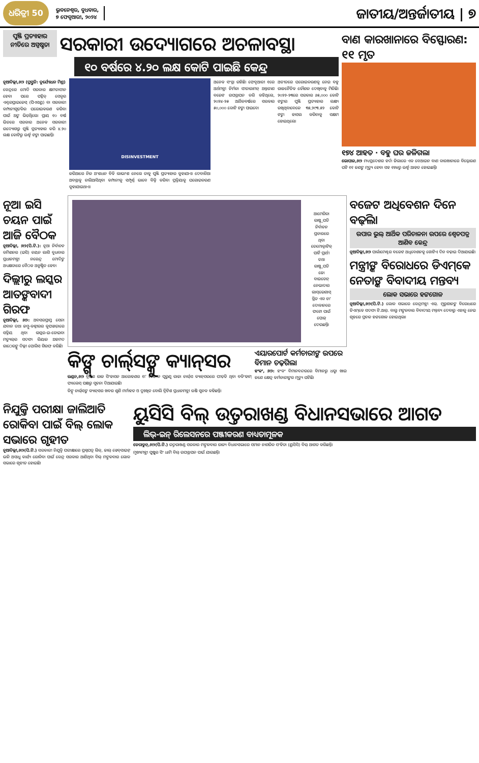ଧରିତ୍ରୀ 50
ଭୁବନେଶ୍ୱର, ବୁଧବାର,
୭ ଫେବୃଆରୀ, ୨୦୨୪
ଜାତୀୟ/ଅନ୍ତର୍ଜାତୀୟ | ୭
ପୁଞ୍ଜି ପ୍ରତ୍ୟାହାର ନୀତିରେ ଅସ୍ପଷ୍ଟତା
ସରକାରୀ ଉଦ୍ୟୋଗରେ ଅଚଳାବସ୍ଥା
୧୦ ବର୍ଷରେ ୪.୨୦ ଲକ୍ଷ କୋଟି ପାଇଛି କେନ୍ଦ୍ର
ନୂଆଦିଲ୍ଲୀ,୬।୨ (ପ୍ରସ୍ତୁତି: ଦୁର୍ଯ୍ୟୋଧନ ମିଶ୍ର)
କେନ୍ଦ୍ରରେ ମୋଦି ସରକାର କ୍ଷମତାସୀନ ହେବା ପରେ ପବ୍ଲିକ୍ ସେକ୍ଟର ଏଣ୍ଟରପ୍ରାଇଜେସ୍ (ପିଏସୟୁ) ବା ସରକାରୀ କମ୍ପାନୀଗୁଡ଼ିକର ଘରୋଇକରଣ କରିବା ପାଇଁ ଅଙ୍କ ଭିଡ଼ିଥିଲେ। ପ୍ରାୟ ୧୦ ବର୍ଷ ଭିତରେ ସରକାର ଅନେକ ସରକାରୀ ଉଦ୍ୟୋଗରୁ ପୁଞ୍ଜି ପ୍ରତ୍ୟାହାର କରି ୪.୨୦ ଲକ୍ଷ କୋଟିରୁ ଊର୍ଦ୍ଧ୍ୱ ଟଙ୍କା ପାଇଛନ୍ତି।
DISINVESTMENT
ଜରିଆରେ ନିଜ ଅଂଶଧନ ବିକି ଲାଭାଂଶ ନେଲେ ତାକୁ ପୁଞ୍ଜି ପ୍ରତ୍ୟାହାର କୁହାଯାଏ। ଦେବାଳିଆ ଅବସ୍ଥାକୁ ଚାଲିଆସିଥିବା କମ୍ପାନୀକୁ ସମ୍ପୂର୍ଣ୍ଣ ଭାବେ ବିକ୍ରି କରିବା ପ୍ରକ୍ରିୟାକୁ ଘରୋଇକରଣ କୁହାଯାଇଥାଏ।
ଅନେକ ସଂସ୍ଥା ରହିଛି। ଫେବୃଆରୀ ୧ରେ ଅର୍ଥମନ୍ତ୍ରୀ ନିର୍ମଳା ସୀତାରାମନ୍ ଅନ୍ତରୀଣ ବଜେଟ ଉପସ୍ଥାପନ କରି କହିଥିଲେ, ୨୦୨୪-୨୫ ଆର୍ଥିକବର୍ଷରେ ସରକାର ୫୦,୦୦୦ କୋଟି ଟଙ୍କା ପାଇବେ।
ଅତୀତରେ ଘରୋଇକରଣକୁ ନେଇ ବହୁ ରାଜନୈତିକ କୌଶଳ ଦେଖିବାକୁ ମିଳିଛି। ୨୦୨୨-୨୩ରେ ସରକାର ୬୫,୦୦୦ କୋଟି ଟଙ୍କାର ପୁଞ୍ଜି ପ୍ରତ୍ୟାହାର ଲକ୍ଷ୍ୟ ରଖିଥିବାବେଳେ ୩୫,୨୯୩.୫୨ କୋଟି ଟଙ୍କା ହାସଲ କରିବାକୁ ସକ୍ଷମ ହୋଇଥିଲେ।
ବାଣ କାରଖାନାରେ ବିସ୍ଫୋରଣ: ୧୧ ମୃତ
୧୭୪ ଆହତ · ବହୁ ଘର ଜଳିଗଲା
ଭୋପାଳ,୬।୨ ମଧ୍ୟପ୍ରଦେଶର ହର୍ଦା ଜିଲାରେ ଏକ ବେଆଇନ ବାଣ କାରଖାନାରେ ବିସ୍ଫୋରଣ ଘଟି ୧୧ ଜଣଙ୍କ ମୃତ୍ୟୁ ହେବା ସହ ୧୭୪ରୁ ଊର୍ଦ୍ଧ୍ୱ ଆହତ ହୋଇଛନ୍ତି।
ନୂଆ ଇସି ଚୟନ ପାଇଁ ଆଜି ବୈଠକ
ନୂଆଦିଲ୍ଲୀ, ୬।୨(ପି.ଟି.): ନୂଆ ନିର୍ବାଚନ କମିଶନର (ଇସି) ଚୟନ ଲାଗି ବୁଧବାର ପ୍ରଧାନମନ୍ତ୍ରୀ ନରେନ୍ଦ୍ର ମୋଦିଙ୍କ ଅଧ୍ୟକ୍ଷତାରେ ବୈଠକ ଅନୁଷ୍ଠିତ ହେବ।
ଦିଲ୍ଲୀରୁ ଲସ୍କର ଆତଙ୍କବାଦୀ ଗିରଫ
ନୂଆଦିଲ୍ଲୀ, ୬।୨: ଅବସରପ୍ରାପ୍ତ ସେନା ଯବାନ ତଥା ଜମ୍ମୁ-କଶ୍ମୀରର କୁପୱାଡ଼ାରେ ସକ୍ରିୟ ଥିବା ଲସ୍କର-ଇ-ତୋଇବା ମଡ୍ୟୁଲ୍‌ର ସଦସ୍ୟ ରିୟାଜ ଅହମଦ ରାଠେରଙ୍କୁ ଦିଲ୍ଲୀ ପୋଲିସ ଗିରଫ କରିଛି।
ଆମେରିକା ରାଷ୍ଟ୍ରପତି ନିର୍ବାଚନ ପ୍ରଚାରରେ ଥିବା ଡେମୋକ୍ରାଟିକ୍ ପାର୍ଟି ପ୍ରାର୍ଥୀ ତଥା ରାଷ୍ଟ୍ରପତି ଜୋ ବାଇଡେନ୍ ନେଭାଦାର ଲାସ୍‌ଭେଗାସ୍ ସ୍ଥିତ ଏକ ଚା' ଦୋକାନରେ ଫଟୋ ପାଇଁ ପୋଜ୍ ଦେଉଛନ୍ତି।
କିଙ୍ଗ୍ ଚାର୍ଲ୍‌ସଙ୍କୁ କ୍ୟାନ୍‌ସର
ଲଣ୍ଡନ,୬।୨ ବ୍ରିଟିଶ ରାଜ ସିଂହାସନ ଆରୋହଣର ୧୮ ମାସ ନ ପୂରୁଣୁ ରାଜା ଚାର୍ଲ୍‌ସ କ୍ୟାନ୍‌ସରରେ ପୀଡ଼ିତ ଥିବା ବକିଂହାମ୍ ପ୍ୟାଲେସ୍ ପକ୍ଷରୁ ସୂଚନା ଦିଆଯାଇଛି।
କିଙ୍ଗ୍ ଚାର୍ଲ୍‌ସଙ୍କ କ୍ୟାନ୍‌ସର ଖବର ଶୁଣି ମର୍ମାହତ ଓ ଦୁଃଖିତ ବୋଲି ବ୍ରିଟିଶ ପ୍ରଧାନମନ୍ତ୍ରୀ ଋଷି ସୁନକ କହିଛନ୍ତି।
ଏୟାରପୋର୍ଟ କର୍ମଚାରୀଙ୍କ ଉପରେ ବିମାନ ଚଢ଼ିଗଲା
ହଂକଂ, ୬।୨: ହଂକଂ ବିମାନବନ୍ଦରରେ ବିମାନରୁ ଧକ୍କା ଖାଇ ଜଣେ କ୍ଷେତ୍ର କର୍ମଚାରୀଙ୍କର ମୃତ୍ୟୁ ଘଟିଛି।
ବଜେଟ ଅଧିବେଶନ ଦିନେ ବଢ଼ିଲା
ଉପାର ଭୁଲ୍ ଆର୍ଥିକ ପରିଚାଳନା ଉପରେ ଶ୍ୱେତପତ୍ର ଆଣିବ କେନ୍ଦ୍ର
ନୂଆଦିଲ୍ଲୀ,୬।୨ ପାର୍ଲାମେଣ୍ଟର ବଜେଟ ଅଧିବେଶନକୁ ଗୋଟିଏ ଦିନ ବଢ଼ାଇ ଦିଆଯାଇଛି।
ମନ୍ତ୍ରୀଙ୍କ ବିରୋଧରେ ଡିଏମ୍‌କେ ନେତାଙ୍କ ବିବାଦୀୟ ମନ୍ତବ୍ୟ
ଲୋକ ସଭାରେ ହଟ୍ଟଗୋଳ
ନୂଆଦିଲ୍ଲୀ,୬।୨(ପି.ଟି.) ଲୋକ ସଭାରେ କେନ୍ଦ୍ରମନ୍ତ୍ରୀ ଏଲ୍. ମୁରୁଗାନଙ୍କ ବିରୋଧରେ ଡିଏମ୍‌କେ ସଦସ୍ୟ ଟି.ଆର୍. ବାଲୁ ମଙ୍ଗଳବାର ବିବାଦୀୟ ମନ୍ତବ୍ୟ ଦେବାରୁ ଏହାକୁ ନେଇ ଗୃହରେ ପ୍ରବଳ ହଟ୍ଟଗୋଳ ହୋଇଥିଲା।
ନିଯୁକ୍ତି ପରୀକ୍ଷା ଜାଲିଆତି ରୋକିବା ପାଇଁ ବିଲ୍ ଲୋକ ସଭାରେ ଗୃହୀତ
ନୂଆଦିଲ୍ଲୀ,୬।୨(ପି.ଟି.) ସରକାରୀ ନିଯୁକ୍ତି ପରୀକ୍ଷାରେ ପ୍ରଶ୍ନପତ୍ର ଲିକ୍, ଜାଲ୍ ୱେବ୍‌ସାଇଟ୍ ଭଳି ଅସାଧୁ କାର୍ଯ୍ୟ ରୋକିବା ପାଇଁ କେନ୍ଦ୍ର ସରକାର ଆଣିଥିବା ବିଲ୍ ମଙ୍ଗଳବାର ଲୋକ ସଭାରେ ଗୃହୀତ ହୋଇଛି।
ୟୁସିସି ବିଲ୍ ଉତ୍ତରାଖଣ୍ଡ ବିଧାନସଭାରେ ଆଗତ
ଲିଭ୍-ଇନ୍ ରିଲେସନରେ ପଞ୍ଜୀକରଣ ବାଧ୍ୟତାମୂଳକ
ଡେରାଡୁନ୍,୬।୨(ପି.ଟି.) ଉତ୍ତରାଖଣ୍ଡ ସରକାର ମଙ୍ଗଳବାର ରାଜ୍ୟ ବିଧାନସଭାରେ ସମାନ ନାଗରିକ ସଂହିତା (ୟୁସିସି) ବିଲ୍ ଆଗତ କରିଛନ୍ତି।
ମୁଖ୍ୟମନ୍ତ୍ରୀ ପୁଷ୍କର ସିଂ ଧାମି ବିଲ୍ ଉପସ୍ଥାପନ ପାଇଁ ଯାଉଛନ୍ତି।